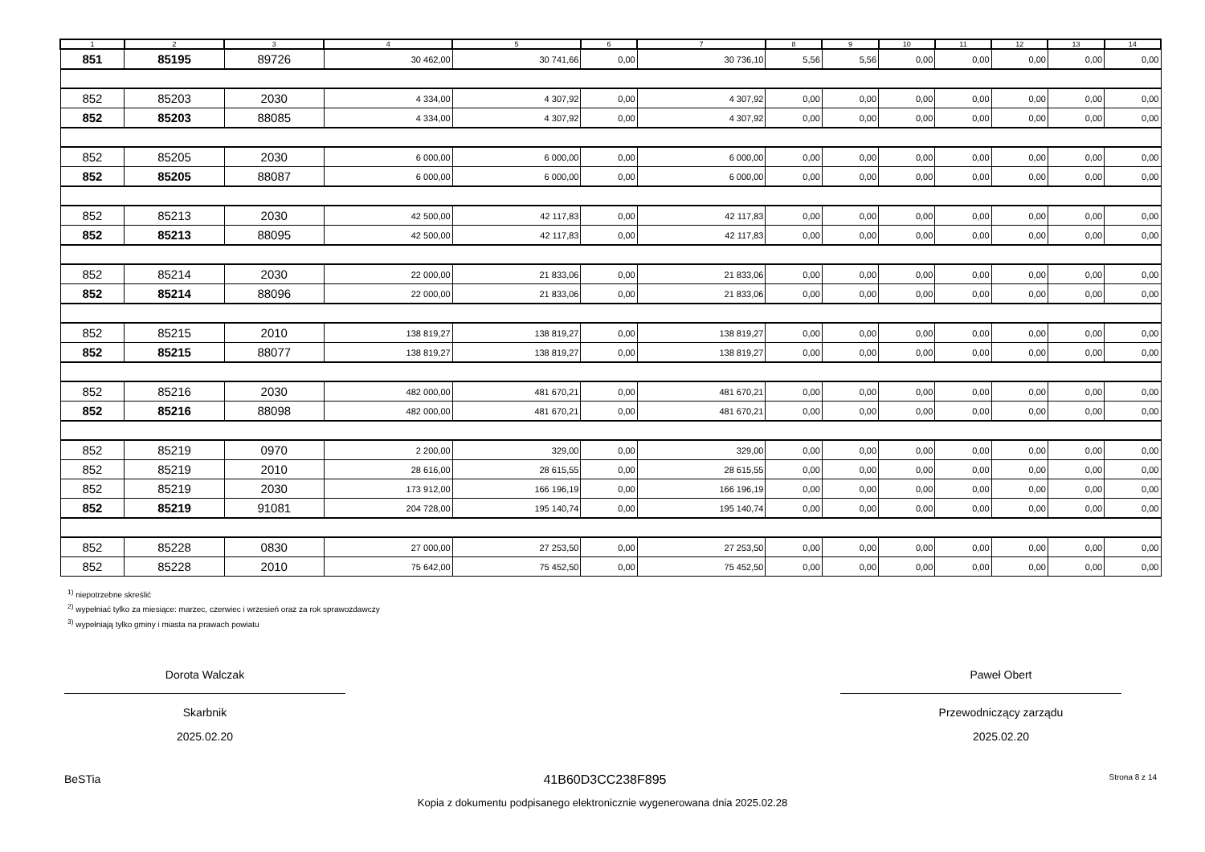| 1 | 2 | 3 | 4 | 5 | 6 | 7 | 8 | 9 | 10 | 11 | 12 | 13 | 14 |
| --- | --- | --- | --- | --- | --- | --- | --- | --- | --- | --- | --- | --- | --- |
| 851 | 85195 | 89726 | 30 462,00 | 30 741,66 | 0,00 | 30 736,10 | 5,56 | 5,56 | 0,00 | 0,00 | 0,00 | 0,00 | 0,00 |
| 852 | 85203 | 2030 | 4 334,00 | 4 307,92 | 0,00 | 4 307,92 | 0,00 | 0,00 | 0,00 | 0,00 | 0,00 | 0,00 | 0,00 |
| 852 | 85203 | 88085 | 4 334,00 | 4 307,92 | 0,00 | 4 307,92 | 0,00 | 0,00 | 0,00 | 0,00 | 0,00 | 0,00 | 0,00 |
| 852 | 85205 | 2030 | 6 000,00 | 6 000,00 | 0,00 | 6 000,00 | 0,00 | 0,00 | 0,00 | 0,00 | 0,00 | 0,00 | 0,00 |
| 852 | 85205 | 88087 | 6 000,00 | 6 000,00 | 0,00 | 6 000,00 | 0,00 | 0,00 | 0,00 | 0,00 | 0,00 | 0,00 | 0,00 |
| 852 | 85213 | 2030 | 42 500,00 | 42 117,83 | 0,00 | 42 117,83 | 0,00 | 0,00 | 0,00 | 0,00 | 0,00 | 0,00 | 0,00 |
| 852 | 85213 | 88095 | 42 500,00 | 42 117,83 | 0,00 | 42 117,83 | 0,00 | 0,00 | 0,00 | 0,00 | 0,00 | 0,00 | 0,00 |
| 852 | 85214 | 2030 | 22 000,00 | 21 833,06 | 0,00 | 21 833,06 | 0,00 | 0,00 | 0,00 | 0,00 | 0,00 | 0,00 | 0,00 |
| 852 | 85214 | 88096 | 22 000,00 | 21 833,06 | 0,00 | 21 833,06 | 0,00 | 0,00 | 0,00 | 0,00 | 0,00 | 0,00 | 0,00 |
| 852 | 85215 | 2010 | 138 819,27 | 138 819,27 | 0,00 | 138 819,27 | 0,00 | 0,00 | 0,00 | 0,00 | 0,00 | 0,00 | 0,00 |
| 852 | 85215 | 88077 | 138 819,27 | 138 819,27 | 0,00 | 138 819,27 | 0,00 | 0,00 | 0,00 | 0,00 | 0,00 | 0,00 | 0,00 |
| 852 | 85216 | 2030 | 482 000,00 | 481 670,21 | 0,00 | 481 670,21 | 0,00 | 0,00 | 0,00 | 0,00 | 0,00 | 0,00 | 0,00 |
| 852 | 85216 | 88098 | 482 000,00 | 481 670,21 | 0,00 | 481 670,21 | 0,00 | 0,00 | 0,00 | 0,00 | 0,00 | 0,00 | 0,00 |
| 852 | 85219 | 0970 | 2 200,00 | 329,00 | 0,00 | 329,00 | 0,00 | 0,00 | 0,00 | 0,00 | 0,00 | 0,00 | 0,00 |
| 852 | 85219 | 2010 | 28 616,00 | 28 615,55 | 0,00 | 28 615,55 | 0,00 | 0,00 | 0,00 | 0,00 | 0,00 | 0,00 | 0,00 |
| 852 | 85219 | 2030 | 173 912,00 | 166 196,19 | 0,00 | 166 196,19 | 0,00 | 0,00 | 0,00 | 0,00 | 0,00 | 0,00 | 0,00 |
| 852 | 85219 | 91081 | 204 728,00 | 195 140,74 | 0,00 | 195 140,74 | 0,00 | 0,00 | 0,00 | 0,00 | 0,00 | 0,00 | 0,00 |
| 852 | 85228 | 0830 | 27 000,00 | 27 253,50 | 0,00 | 27 253,50 | 0,00 | 0,00 | 0,00 | 0,00 | 0,00 | 0,00 | 0,00 |
| 852 | 85228 | 2010 | 75 642,00 | 75 452,50 | 0,00 | 75 452,50 | 0,00 | 0,00 | 0,00 | 0,00 | 0,00 | 0,00 | 0,00 |
<sup>1)</sup> niepotrzebne skreślić
<sup>2)</sup> wypełniać tylko za miesiące: marzec, czerwiec i wrzesień oraz za rok sprawozdawczy
<sup>3)</sup> wypełniają tylko gminy i miasta na prawach powiatu
Dorota Walczak
Skarbnik
2025.02.20
Paweł Obert
Przewodniczący zarządu
2025.02.20
BeSTia 41B60D3CC238F895 Strona 8 z 14
Kopia z dokumentu podpisanego elektronicznie wygenerowana dnia 2025.02.28